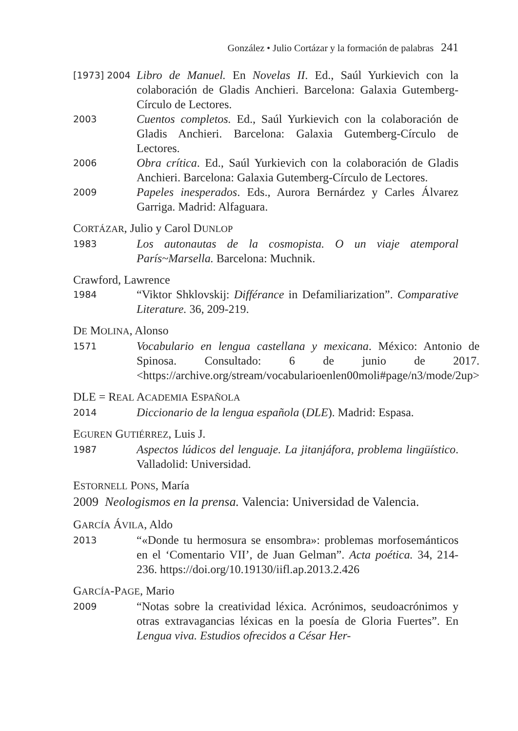González • Julio Cortázar y la formación de palabras 241
[1973] 2004
Libro de Manuel. En Novelas II. Ed., Saúl Yurkievich con la colaboración de Gladis Anchieri. Barcelona: Galaxia Gutemberg-Círculo de Lectores.
2003
Cuentos completos. Ed., Saúl Yurkievich con la colaboración de Gladis Anchieri. Barcelona: Galaxia Gutemberg-Círculo de Lectores.
2006
Obra crítica. Ed., Saúl Yurkievich con la colaboración de Gladis Anchieri. Barcelona: Galaxia Gutemberg-Círculo de Lectores.
2009
Papeles inesperados. Eds., Aurora Bernárdez y Carles Álvarez Garriga. Madrid: Alfaguara.
CORTÁZAR, Julio y Carol DUNLOP
1983
Los autonautas de la cosmopista. O un viaje atemporal París~Marsella. Barcelona: Muchnik.
Crawford, Lawrence
1984
“Viktor Shklovskij: Différance in Defamiliarization”. Comparative Literature. 36, 209-219.
DE MOLINA, Alonso
1571
Vocabulario en lengua castellana y mexicana. México: Antonio de Spinosa. Consultado: 6 de junio de 2017. <https://archive.org/stream/vocabularioenlen00moli#page/n3/mode/2up>
DLE = REAL ACADEMIA ESPAÑOLA
2014
Diccionario de la lengua española (DLE). Madrid: Espasa.
EGUREN GUTIÉRREZ, Luis J.
1987
Aspectos lúdicos del lenguaje. La jitanjáfora, problema lingüístico. Valladolid: Universidad.
ESTORNELL PONS, María
2009 Neologismos en la prensa. Valencia: Universidad de Valencia.
GARCÍA ÁVILA, Aldo
2013
“«Donde tu hermosura se ensombra»: problemas morfosemánticos en el ‘Comentario VII’, de Juan Gelman”. Acta poética. 34, 214-236. https://doi.org/10.19130/iifl.ap.2013.2.426
GARCÍA-PAGE, Mario
2009
“Notas sobre la creatividad léxica. Acrónimos, seudoacrónimos y otras extravagancias léxicas en la poesía de Gloria Fuertes”. En Lengua viva. Estudios ofrecidos a César Her-